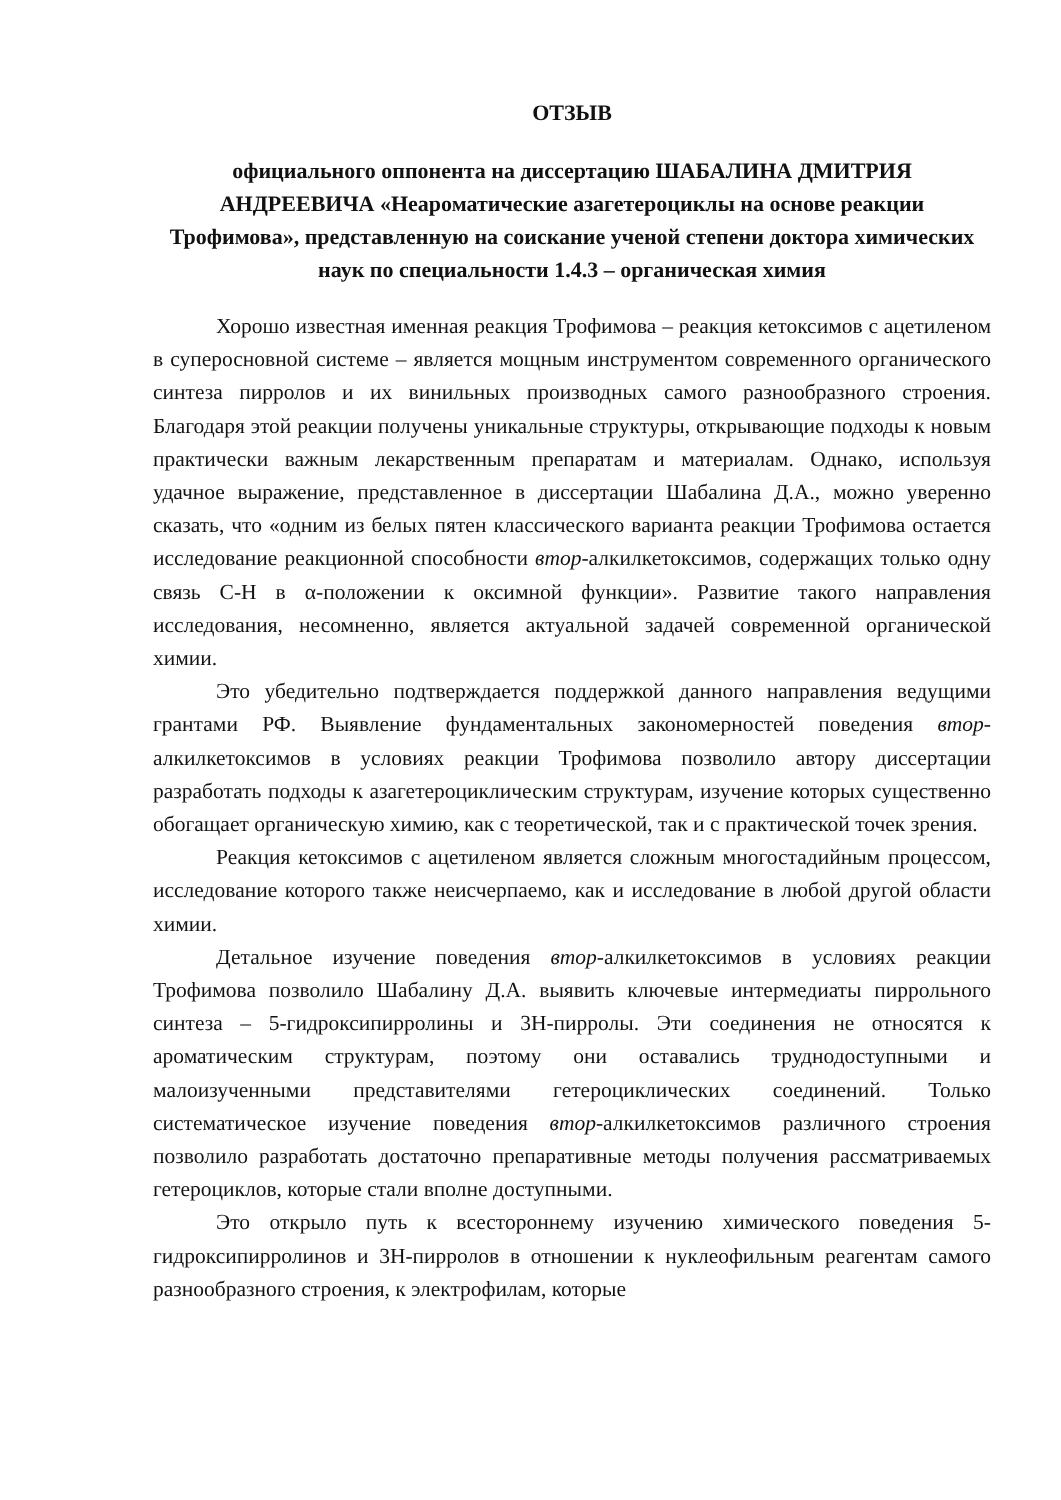ОТЗЫВ
официального оппонента на диссертацию ШАБАЛИНА ДМИТРИЯ АНДРЕЕВИЧА «Неароматические азагетероциклы на основе реакции Трофимова», представленную на соискание ученой степени доктора химических наук по специальности 1.4.3 – органическая химия
Хорошо известная именная реакция Трофимова – реакция кетоксимов с ацетиленом в суперосновной системе – является мощным инструментом современного органического синтеза пирролов и их винильных производных самого разнообразного строения. Благодаря этой реакции получены уникальные структуры, открывающие подходы к новым практически важным лекарственным препаратам и материалам. Однако, используя удачное выражение, представленное в диссертации Шабалина Д.А., можно уверенно сказать, что «одним из белых пятен классического варианта реакции Трофимова остается исследование реакционной способности втор-алкилкетоксимов, содержащих только одну связь С-Н в α-положении к оксимной функции». Развитие такого направления исследования, несомненно, является актуальной задачей современной органической химии.
Это убедительно подтверждается поддержкой данного направления ведущими грантами РФ. Выявление фундаментальных закономерностей поведения втор-алкилкетоксимов в условиях реакции Трофимова позволило автору диссертации разработать подходы к азагетероциклическим структурам, изучение которых существенно обогащает органическую химию, как с теоретической, так и с практической точек зрения.
Реакция кетоксимов с ацетиленом является сложным многостадийным процессом, исследование которого также неисчерпаемо, как и исследование в любой другой области химии.
Детальное изучение поведения втор-алкилкетоксимов в условиях реакции Трофимова позволило Шабалину Д.А. выявить ключевые интермедиаты пиррольного синтеза – 5-гидроксипирролины и 3Н-пирролы. Эти соединения не относятся к ароматическим структурам, поэтому они оставались труднодоступными и малоизученными представителями гетероциклических соединений. Только систематическое изучение поведения втор-алкилкетоксимов различного строения позволило разработать достаточно препаративные методы получения рассматриваемых гетероциклов, которые стали вполне доступными.
Это открыло путь к всестороннему изучению химического поведения 5-гидроксипирролинов и 3Н-пирролов в отношении к нуклеофильным реагентам самого разнообразного строения, к электрофилам, которые